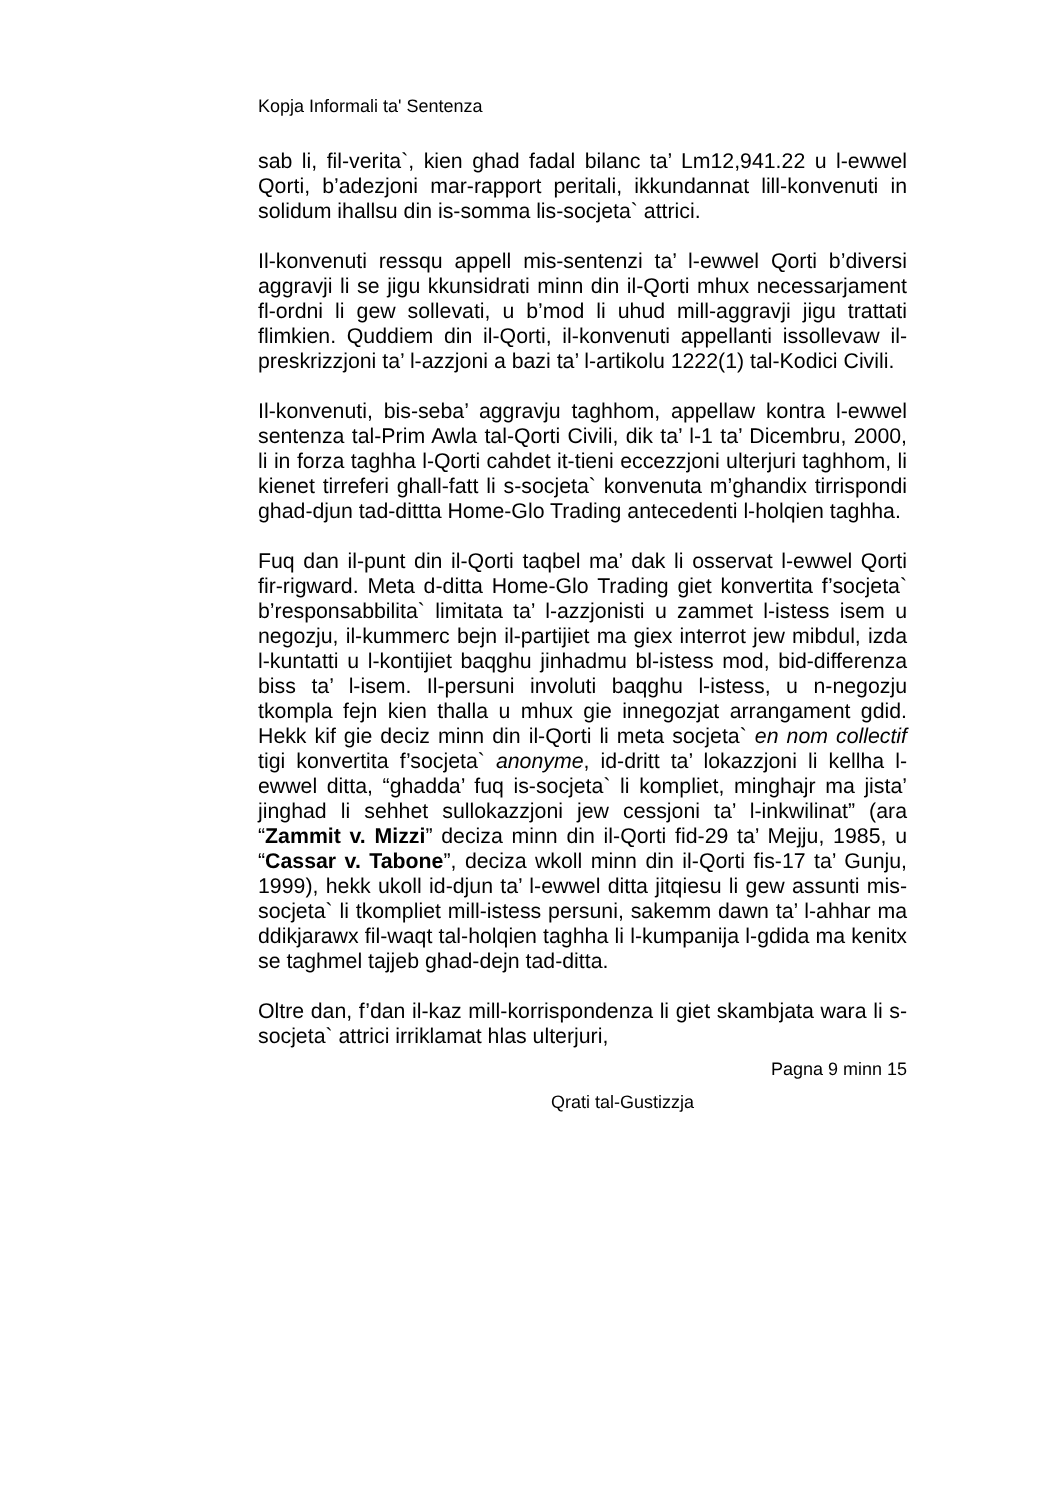Kopja Informali ta' Sentenza
sab li, fil-verita`, kien ghad fadal bilanc ta’ Lm12,941.22 u l-ewwel Qorti, b’adezjoni mar-rapport peritali, ikkundannat lill-konvenuti in solidum ihallsu din is-somma lis-socjeta` attrici.
Il-konvenuti ressqu appell mis-sentenzi ta’ l-ewwel Qorti b’diversi aggravji li se jigu kkunsidrati minn din il-Qorti mhux necessarjament fl-ordni li gew sollevati, u b’mod li uhud mill-aggravji jigu trattati flimkien. Quddiem din il-Qorti, il-konvenuti appellanti issollevaw il-preskrizzjoni ta’ l-azzjoni a bazi ta’ l-artikolu 1222(1) tal-Kodici Civili.
Il-konvenuti, bis-seba’ aggravju taghhom, appellaw kontra l-ewwel sentenza tal-Prim Awla tal-Qorti Civili, dik ta’ l-1 ta’ Dicembru, 2000, li in forza taghha l-Qorti cahdet it-tieni eccezzjoni ulterjuri taghhom, li kienet tirreferi ghall-fatt li s-socjeta` konvenuta m’ghandix tirrispondi ghad-djun tad-dittta Home-Glo Trading antecedenti l-holqien taghha.
Fuq dan il-punt din il-Qorti taqbel ma’ dak li osservat l-ewwel Qorti fir-rigward. Meta d-ditta Home-Glo Trading giet konvertita f’socjeta` b’responsabbilita` limitata ta’ l-azzjonisti u zammet l-istess isem u negozju, il-kummerc bejn il-partijiet ma giex interrot jew mibdul, izda l-kuntatti u l-kontijiet baqghu jinhadmu bl-istess mod, bid-differenza biss ta’ l-isem. Il-persuni involuti baqghu l-istess, u n-negozju tkompla fejn kien thalla u mhux gie innegozjat arrangament gdid. Hekk kif gie deciz minn din il-Qorti li meta socjeta` en nom collectif tigi konvertita f’socjeta` anonyme, id-dritt ta’ lokazzjoni li kellha l-ewwel ditta, “ghadda’ fuq is-socjeta` li kompliet, minghajr ma jista’ jinghad li sehhet sullokazzjoni jew cessjoni ta’ l-inkwilinat” (ara “Zammit v. Mizzi” deciza minn din il-Qorti fid-29 ta’ Mejju, 1985, u “Cassar v. Tabone”, deciza wkoll minn din il-Qorti fis-17 ta’ Gunju, 1999), hekk ukoll id-djun ta’ l-ewwel ditta jitqiesu li gew assunti mis-socjeta` li tkompliet mill-istess persuni, sakemm dawn ta’ l-ahhar ma ddikjarawx fil-waqt tal-holqien taghha li l-kumpanija l-gdida ma kenitx se taghmel tajjeb ghad-dejn tad-ditta.
Oltre dan, f’dan il-kaz mill-korrispondenza li giet skambjata wara li s-socjeta` attrici irriklamat hlas ulterjuri,
Pagna 9 minn 15
Qrati tal-Gustizzja